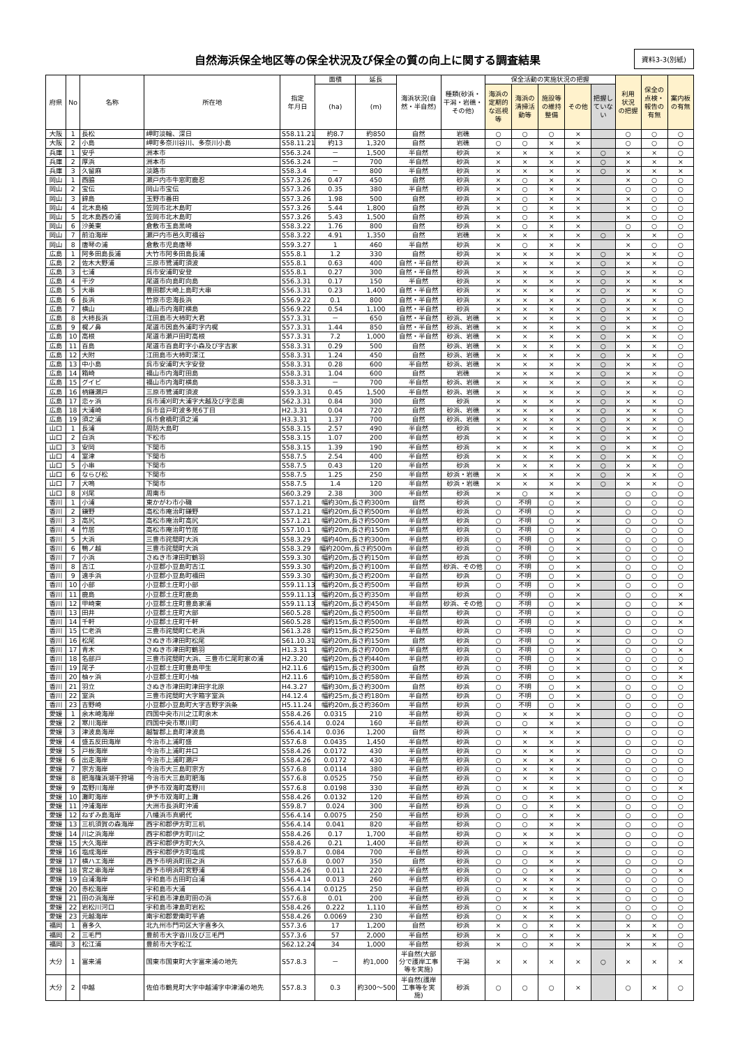自然海浜保全地区等の保全状況及び保全の質の向上に関する調査結果
資料3-3(別紙)
| 府県 | No | 名称 | 所在地 | 指定 年月日 | 面積 | 延長 | 海浜状況(自然・半自然) | 種類(砂浜・干潟・岩礁・その他) | 保全活動の実施状況の把握 | | | | | 利用 状況 の把握 | 保全の 点検・ 報告の 有無 | 案内板 の有無 |
| --- | --- | --- | --- | --- | --- | --- | --- | --- | --- | --- | --- | --- | --- | --- | --- | --- |
| | | | | | (ha) | (m) | | | 海浜の定期的な巡視等 | 海浜の清掃活動等 | 施設等の維持整備 | その他 | 把握していない | | | |
| 大阪 | 1 | 長松 | 岬町淡輪、深日 | S58.11.21 | 約8.7 | 約850 | 自然 | 岩礁 | ○ | ○ | ○ | × | | ○ | ○ | ○ |
| 大阪 | 2 | 小島 | 岬町多奈川谷川、多奈川小島 | S58.11.21 | 約13 | 1,320 | 自然 | 岩礁 | ○ | ○ | × | × | | ○ | ○ | ○ |
| 兵庫 | 1 | 安乎 | 洲本市 | S56.3.24 | － | 1,500 | 半自然 | 砂浜 | × | × | × | × | ○ | × | × | ○ |
| 兵庫 | 2 | 厚浜 | 洲本市 | S56.3.24 | － | 700 | 半自然 | 砂浜 | × | × | × | × | ○ | × | × | × |
| 兵庫 | 3 | 久留麻 | 淡路市 | S58.3.4 | － | 800 | 半自然 | 砂浜 | × | × | × | × | ○ | × | × | × |
| 岡山 | 1 | 西脇 | 瀬戸内市牛窓町鹿忍 | S57.3.26 | 0.47 | 450 | 自然 | 砂浜 | × | ○ | × | × | | × | ○ | ○ |
| 岡山 | 2 | 宝伝 | 岡山市宝伝 | S57.3.26 | 0.35 | 380 | 半自然 | 砂浜 | × | ○ | × | × | | ○ | ○ | ○ |
| 岡山 | 3 | 鋅島 | 玉野市番田 | S57.3.26 | 1.98 | 500 | 自然 | 砂浜 | × | ○ | × | × | | × | ○ | ○ |
| 岡山 | 4 | 北木島楠 | 笠岡市北木島町 | S57.3.26 | 5.44 | 1,800 | 自然 | 砂浜 | × | ○ | × | × | | × | ○ | ○ |
| 岡山 | 5 | 北木島西の浦 | 笠岡市北木島町 | S57.3.26 | 5.43 | 1,500 | 自然 | 砂浜 | × | ○ | × | × | | × | ○ | ○ |
| 岡山 | 6 | 沙美東 | 倉敷市玉島黒崎 | S58.3.22 | 1.76 | 800 | 自然 | 砂浜 | × | ○ | × | × | | ○ | ○ | ○ |
| 岡山 | 7 | 前泊海岸 | 瀬戸内市邑久町福谷 | S58.3.22 | 4.91 | 1,350 | 自然 | 岩礁 | × | × | × | × | ○ | × | × | ○ |
| 岡山 | 8 | 唐琴の浦 | 倉敷市児島唐琴 | S59.3.27 | 1 | 460 | 半自然 | 砂浜 | × | ○ | × | × | | × | ○ | ○ |
| 広島 | 1 | 阿多田島長浦 | 大竹市阿多田島長浦 | S55.8.1 | 1.2 | 330 | 自然 | 砂浜 | × | × | × | × | ○ | × | × | ○ |
| 広島 | 2 | 佐木大野浦 | 三原市鷺浦町須波 | S55.8.1 | 0.63 | 400 | 自然・半自然 | 砂浜 | × | × | × | × | ○ | × | × | ○ |
| 広島 | 3 | 七浦 | 呉市安浦町安登 | S55.8.1 | 0.27 | 300 | 自然・半自然 | 砂浜 | × | × | × | × | ○ | × | × | ○ |
| 広島 | 4 | 干汐 | 尾道市向島町向島 | S56.3.31 | 0.17 | 150 | 半自然 | 砂浜 | × | × | × | × | ○ | × | × | × |
| 広島 | 5 | 大串 | 豊田郡大崎上島町大串 | S56.3.31 | 0.23 | 1,400 | 自然・半自然 | 砂浜 | × | × | × | × | ○ | × | × | ○ |
| 広島 | 6 | 長浜 | 竹原市忠海長浜 | S56.9.22 | 0.1 | 800 | 自然・半自然 | 砂浜 | × | × | × | × | ○ | × | × | ○ |
| 広島 | 7 | 横山 | 福山市内海町横島 | S56.9.22 | 0.54 | 1,100 | 自然・半自然 | 砂浜 | × | × | × | × | ○ | × | × | ○ |
| 広島 | 8 | 大柿長浜 | 江田島市大柿町大君 | S57.3.31 | － | 650 | 自然・半自然 | 砂浜、岩礁 | × | × | × | × | ○ | × | × | ○ |
| 広島 | 9 | 梶ノ鼻 | 尾道市因島外浦町字内梶 | S57.3.31 | 1.44 | 850 | 自然・半自然 | 砂浜、岩礁 | × | × | × | × | ○ | × | × | ○ |
| 広島 | 10 | 高根 | 尾道市瀬戸田町高根 | S57.3.31 | 7.2 | 1,000 | 自然・半自然 | 砂浜、岩礁 | × | × | × | × | ○ | × | × | ○ |
| 広島 | 11 | 百島 | 尾道市百島町字小森及び字古家 | S58.3.31 | 0.29 | 500 | 自然 | 砂浜、岩礁 | × | × | × | × | ○ | × | × | ○ |
| 広島 | 12 | 大附 | 江田島市大柿町深江 | S58.3.31 | 1.24 | 450 | 自然 | 砂浜、岩礁 | × | × | × | × | ○ | × | × | ○ |
| 広島 | 13 | 中小島 | 呉市安浦町大字安登 | S58.3.31 | 0.28 | 600 | 半自然 | 砂浜、岩礁 | × | × | × | × | ○ | × | × | ○ |
| 広島 | 14 | 箱崎 | 福山市内海町田島 | S58.3.31 | 1.04 | 600 | 自然 | 岩礁 | × | × | × | × | ○ | × | × | ○ |
| 広島 | 15 | グイビ | 福山市内海町横島 | S58.3.31 | － | 700 | 半自然 | 砂浜、岩礁 | × | × | × | × | ○ | × | × | ○ |
| 広島 | 16 | 柄鎌瀬戸 | 三原市鷺浦町須波 | S59.3.31 | 0.45 | 1,500 | 半自然 | 砂浜、岩礁 | × | × | × | × | ○ | × | × | ○ |
| 広島 | 17 | 恋ヶ浜 | 呉市浦刈町大浦字大越及び字恋奥 | S62.3.31 | 0.84 | 300 | 自然 | 砂浜 | × | × | × | × | ○ | × | × | ○ |
| 広島 | 18 | 大浦崎 | 呉市音戸町波多見6丁目 | H2.3.31 | 0.04 | 720 | 自然 | 砂浜、岩礁 | × | × | × | × | ○ | × | × | ○ |
| 広島 | 19 | 須之浦 | 呉市倉橋町須之浦 | H3.3.31 | 1.37 | 700 | 自然 | 砂浜、岩礁 | × | × | × | × | ○ | × | × | ○ |
| 山口 | 1 | 長浦 | 周防大島町 | S58.3.15 | 2.57 | 490 | 半自然 | 砂浜 | × | × | × | × | ○ | × | × | ○ |
| 山口 | 2 | 白浜 | 下松市 | S58.3.15 | 1.07 | 200 | 半自然 | 砂浜 | × | × | × | × | ○ | × | × | ○ |
| 山口 | 3 | 安岡 | 下関市 | S58.3.15 | 1.39 | 190 | 半自然 | 砂浜 | × | × | × | × | ○ | × | × | ○ |
| 山口 | 4 | 室津 | 下関市 | S58.7.5 | 2.54 | 400 | 半自然 | 砂浜 | × | × | × | × | ○ | × | × | ○ |
| 山口 | 5 | 小串 | 下関市 | S58.7.5 | 0.43 | 120 | 半自然 | 砂浜 | × | × | × | × | ○ | × | × | ○ |
| 山口 | 6 | ならび松 | 下関市 | S58.7.5 | 1.25 | 250 | 半自然 | 砂浜・岩礁 | × | × | × | × | ○ | × | × | ○ |
| 山口 | 7 | 犬鳴 | 下関市 | S58.7.5 | 1.4 | 120 | 半自然 | 砂浜・岩礁 | × | × | × | × | ○ | × | × | ○ |
| 山口 | 8 | 刈尾 | 周南市 | S60.3.29 | 2.38 | 300 | 半自然 | 砂浜 | × | ○ | × | × | | ○ | ○ | ○ |
| 香川 | 1 | 小浦 | 東かがわ市小磯 | S57.1.21 | 幅約30m,長さ約300m | | 自然 | 砂浜 | ○ | 不明 | ○ | × | | ○ | ○ | ○ |
| 香川 | 2 | 鎌野 | 高松市庵治町鎌野 | S57.1.21 | 幅約20m,長さ約500m | | 半自然 | 砂浜 | ○ | 不明 | ○ | × | | ○ | ○ | ○ |
| 香川 | 3 | 高尻 | 高松市庵治町高尻 | S57.1.21 | 幅約20m,長さ約500m | | 半自然 | 砂浜 | ○ | 不明 | ○ | × | | ○ | ○ | ○ |
| 香川 | 4 | 竹居 | 高松市庵治町竹居 | S57.10.1 | 幅約20m,長さ約150m | | 半自然 | 砂浜 | ○ | 不明 | ○ | × | | ○ | ○ | ○ |
| 香川 | 5 | 大浜 | 三豊市詫間町大浜 | S58.3.29 | 幅約40m,長さ約300m | | 半自然 | 砂浜 | ○ | 不明 | ○ | × | | ○ | ○ | ○ |
| 香川 | 6 | 鴨ノ越 | 三豊市詫間町大浜 | S58.3.29 | 幅約200m,長さ約500m | | 半自然 | 砂浜 | ○ | 不明 | ○ | × | | ○ | ○ | ○ |
| 香川 | 7 | 小浜 | さぬき市津田町鶴羽 | S59.3.30 | 幅約20m,長さ約150m | | 半自然 | 砂浜 | ○ | 不明 | ○ | × | | ○ | ○ | ○ |
| 香川 | 8 | 古江 | 小豆郡小豆島町古江 | S59.3.30 | 幅約20m,長さ約100m | | 半自然 | 砂浜、その他 | ○ | 不明 | ○ | × | | ○ | ○ | ○ |
| 香川 | 9 | 遠手浜 | 小豆郡小豆島町福田 | S59.3.30 | 幅約30m,長さ約200m | | 半自然 | 砂浜 | ○ | 不明 | ○ | × | | ○ | ○ | ○ |
| 香川 | 10 | 小部 | 小豆郡土庄町小部 | S59.11.13 | 幅約20m,長さ約500m | | 半自然 | 砂浜 | ○ | 不明 | ○ | × | | ○ | ○ | ○ |
| 香川 | 11 | 鹿島 | 小豆郡土庄町鹿島 | S59.11.13 | 幅約20m,長さ約350m | | 半自然 | 砂浜 | ○ | 不明 | ○ | × | | ○ | ○ | × |
| 香川 | 12 | 甲崎東 | 小豆郡土庄町豊島家浦 | S59.11.13 | 幅約20m,長さ約450m | | 半自然 | 砂浜、その他 | ○ | 不明 | ○ | × | | ○ | ○ | × |
| 香川 | 13 | 田井 | 小豆郡土庄町大部 | S60.5.28 | 幅約20m,長さ約500m | | 半自然 | 砂浜 | ○ | 不明 | ○ | × | | ○ | ○ | ○ |
| 香川 | 14 | 千軒 | 小豆郡土庄町千軒 | S60.5.28 | 幅約15m,長さ約500m | | 半自然 | 砂浜 | ○ | 不明 | ○ | × | | ○ | ○ | × |
| 香川 | 15 | 仁老浜 | 三豊市詫間町仁老浜 | S61.3.28 | 幅約15m,長さ約250m | | 半自然 | 砂浜 | ○ | 不明 | ○ | × | | ○ | ○ | ○ |
| 香川 | 16 | 松尾 | さぬき市津田町松尾 | S61.10.31 | 幅約20m,長さ約150m | | 自然 | 砂浜 | ○ | 不明 | ○ | × | | ○ | ○ | ○ |
| 香川 | 17 | 青木 | さぬき市津田町鶴羽 | H1.3.31 | 幅約20m,長さ約700m | | 半自然 | 砂浜 | ○ | 不明 | ○ | × | | ○ | ○ | × |
| 香川 | 18 | 名部戸 | 三豊市詫間町大浜、三豊市仁尾町家の浦 | H2.3.20 | 幅約20m,長さ約440m | | 半自然 | 砂浜 | ○ | 不明 | ○ | × | | ○ | ○ | ○ |
| 香川 | 19 | 尾子 | 小豆郡土庄町豊島甲生 | H2.11.6 | 幅約15m,長さ約300m | | 自然 | 砂浜 | ○ | 不明 | ○ | × | | ○ | ○ | × |
| 香川 | 20 | 柚ヶ浜 | 小豆郡土庄町小柚 | H2.11.6 | 幅約10m,長さ約580m | | 半自然 | 砂浜 | ○ | 不明 | ○ | × | | ○ | ○ | × |
| 香川 | 21 | 羽立 | さぬき市津田町津田字北原 | H4.3.27 | 幅約30m,長さ約300m | | 自然 | 砂浜 | ○ | 不明 | ○ | × | | ○ | ○ | ○ |
| 香川 | 22 | 室浜 | 三豊市詫間町大字箱字室浜 | H4.12.4 | 幅約25m,長さ約180m | | 半自然 | 砂浜 | ○ | 不明 | ○ | × | | ○ | ○ | ○ |
| 香川 | 23 | 吉野崎 | 小豆郡小豆島町大字吉野字浜条 | H5.11.24 | 幅約20m,長さ約360m | | 半自然 | 砂浜 | ○ | 不明 | ○ | × | | ○ | ○ | ○ |
| 愛媛 | 1 | 余木崎海岸 | 四国中央市川之江町余木 | S58.4.26 | 0.0315 | 210 | 半自然 | 砂浜 | ○ | × | × | × | | ○ | ○ | ○ |
| 愛媛 | 2 | 寒川海岸 | 四国中央市寒川町 | S56.4.14 | 0.024 | 160 | 半自然 | 砂浜 | ○ | ○ | × | × | | ○ | ○ | ○ |
| 愛媛 | 3 | 津波島海岸 | 越智郡上島町津波島 | S56.4.14 | 0.036 | 1,200 | 自然 | 砂浜 | ○ | × | × | × | | ○ | ○ | ○ |
| 愛媛 | 4 | 盛五反田海岸 | 今治市上浦町盛 | S57.6.8 | 0.0435 | 1,450 | 半自然 | 砂浜 | ○ | × | × | × | | ○ | ○ | ○ |
| 愛媛 | 5 | 戸板海岸 | 今治市上浦町井口 | S58.4.26 | 0.0172 | 430 | 半自然 | 砂浜 | ○ | × | × | × | | ○ | ○ | ○ |
| 愛媛 | 6 | 出走海岸 | 今治市上浦町瀬戸 | S58.4.26 | 0.0172 | 430 | 半自然 | 砂浜 | ○ | × | × | × | | ○ | ○ | ○ |
| 愛媛 | 7 | 宗方海岸 | 今治市大三島町宗方 | S57.6.8 | 0.0114 | 380 | 半自然 | 砂浜 | ○ | × | × | × | | ○ | ○ | ○ |
| 愛媛 | 8 | 肥海篠浜潮干狩場 | 今治市大三島町肥海 | S57.6.8 | 0.0525 | 750 | 半自然 | 砂浜 | ○ | × | × | × | | ○ | ○ | ○ |
| 愛媛 | 9 | 高野川海岸 | 伊予市双海町高野川 | S57.6.8 | 0.0198 | 330 | 半自然 | 砂浜 | ○ | × | × | × | | ○ | ○ | × |
| 愛媛 | 10 | 灘町海岸 | 伊予市双海町上灘 | S58.4.26 | 0.0132 | 120 | 半自然 | 砂浜 | ○ | ○ | × | × | | ○ | ○ | ○ |
| 愛媛 | 11 | 沖浦海岸 | 大洲市長浜町沖浦 | S59.8.7 | 0.024 | 300 | 半自然 | 砂浜 | ○ | ○ | × | × | | ○ | ○ | ○ |
| 愛媛 | 12 | ねずみ島海岸 | 八幡浜市真網代 | S56.4.14 | 0.0075 | 250 | 半自然 | 砂浜 | ○ | ○ | × | × | | ○ | ○ | ○ |
| 愛媛 | 13 | 三机須賀の森海岸 | 西宇和郡伊方町三机 | S56.4.14 | 0.041 | 820 | 半自然 | 砂浜 | ○ | ○ | × | × | | ○ | ○ | ○ |
| 愛媛 | 14 | 川之浜海岸 | 西宇和郡伊方町川之 | S58.4.26 | 0.17 | 1,700 | 半自然 | 砂浜 | ○ | × | × | × | | ○ | ○ | ○ |
| 愛媛 | 15 | 大久海岸 | 西宇和郡伊方町大久 | S58.4.26 | 0.21 | 1,400 | 半自然 | 砂浜 | ○ | × | × | × | | ○ | ○ | ○ |
| 愛媛 | 16 | 塩成海岸 | 西宇和郡伊方町塩成 | S59.8.7 | 0.084 | 700 | 半自然 | 砂浜 | ○ | ○ | × | × | | ○ | ○ | ○ |
| 愛媛 | 17 | 横ハエ海岸 | 西予市明浜町田之浜 | S57.6.8 | 0.007 | 350 | 自然 | 砂浜 | ○ | ○ | × | × | | ○ | ○ | ○ |
| 愛媛 | 18 | 宮之串海岸 | 西予市明浜町宮野浦 | S58.4.26 | 0.011 | 220 | 半自然 | 砂浜 | ○ | ○ | × | × | | ○ | ○ | × |
| 愛媛 | 19 | 白浦海岸 | 宇和島市吉田町白浦 | S56.4.14 | 0.013 | 260 | 半自然 | 砂浜 | ○ | × | × | × | | ○ | ○ | ○ |
| 愛媛 | 20 | 赤松海岸 | 宇和島市大浦 | S56.4.14 | 0.0125 | 250 | 半自然 | 砂浜 | ○ | × | × | × | | ○ | ○ | ○ |
| 愛媛 | 21 | 田の浜海岸 | 宇和島市津島町田の浜 | S57.6.8 | 0.01 | 200 | 半自然 | 砂浜 | ○ | × | × | × | | ○ | ○ | ○ |
| 愛媛 | 22 | 岩松川河口 | 宇和島市津島町岩松 | S58.4.26 | 0.222 | 1,110 | 半自然 | 砂浜 | ○ | × | × | × | | ○ | ○ | ○ |
| 愛媛 | 23 | 元越海岸 | 南宇和郡愛南町平碆 | S58.4.26 | 0.0069 | 230 | 半自然 | 砂浜 | ○ | × | × | × | | ○ | ○ | ○ |
| 福岡 | 1 | 喜多久 | 北九州市門司区大字喜多久 | S57.3.6 | 17 | 1,200 | 自然 | 砂浜 | × | ○ | × | × | | × | × | ○ |
| 福岡 | 2 | 三毛門 | 豊前市大字沓川及び三毛門 | S57.3.6 | 57 | 2,000 | 半自然 | 砂浜 | × | ○ | × | × | | × | × | ○ |
| 福岡 | 3 | 松江浦 | 豊前市大字松江 | S62.12.24 | 34 | 1,000 | 半自然 | 砂浜 | × | ○ | × | × | | × | × | ○ |
| 大分 | 1 | 富来浦 | 国東市国東町大字富来浦の地先 | S57.8.3 | － | 約1,000 | 半自然(大部分で護岸工事等を実施) | 干潟 | × | × | × | × | ○ | × | × | × |
| 大分 | 2 | 中越 | 佐伯市鶴見町大字中越浦字中津浦の地先 | S57.8.3 | 0.3 | 約300～500 | 半自然(護岸工事等を実施) | 砂浜 | ○ | ○ | ○ | × | | ○ | × | ○ |